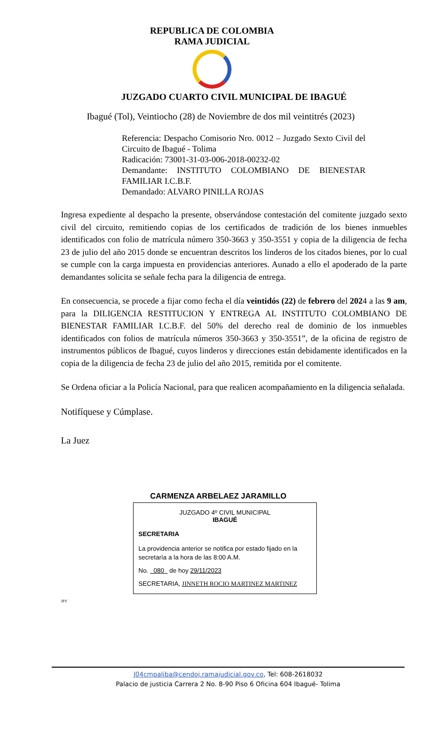REPUBLICA DE COLOMBIA
RAMA JUDICIAL
JUZGADO CUARTO CIVIL MUNICIPAL DE IBAGUÉ
Ibagué (Tol), Veintiocho (28) de Noviembre de dos mil veintitrés (2023)
Referencia: Despacho Comisorio Nro. 0012 – Juzgado Sexto Civil del Circuito de Ibagué - Tolima
Radicación: 73001-31-03-006-2018-00232-02
Demandante: INSTITUTO COLOMBIANO DE BIENESTAR FAMILIAR I.C.B.F.
Demandado: ALVARO PINILLA ROJAS
Ingresa expediente al despacho la presente, observándose contestación del comitente juzgado sexto civil del circuito, remitiendo copias de los certificados de tradición de los bienes inmuebles identificados con folio de matrícula número 350-3663 y 350-3551 y copia de la diligencia de fecha 23 de julio del año 2015 donde se encuentran descritos los linderos de los citados bienes, por lo cual se cumple con la carga impuesta en providencias anteriores. Aunado a ello el apoderado de la parte demandantes solicita se señale fecha para la diligencia de entrega.
En consecuencia, se procede a fijar como fecha el día veintidós (22) de febrero del 2024 a las 9 am, para la DILIGENCIA RESTITUCION Y ENTREGA AL INSTITUTO COLOMBIANO DE BIENESTAR FAMILIAR I.C.B.F. del 50% del derecho real de dominio de los inmuebles identificados con folios de matrícula números 350-3663 y 350-3551”, de la oficina de registro de instrumentos públicos de Ibagué, cuyos linderos y direcciones están debidamente identificados en la copia de la diligencia de fecha 23 de julio del año 2015, remitida por el comitente.
Se Ordena oficiar a la Policía Nacional, para que realicen acompañamiento en la diligencia señalada.
Notifíquese y Cúmplase.
La Juez
CARMENZA ARBELAEZ JARAMILLO
JUZGADO 4º CIVIL MUNICIPAL
IBAGUÉ
SECRETARIA
La providencia anterior se notifica por estado fijado en la secretaría a la hora de las 8:00 A.M.
No. 080 de hoy 29/11/2023
SECRETARIA, JINNETH ROCIO MARTINEZ MARTINEZ
JPV
J04cmpaliba@cendoj.ramajudicial.gov.co, Tel: 608-2618032
Palacio de justicia Carrera 2 No. 8-90 Piso 6 Oficina 604 Ibagué- Tolima